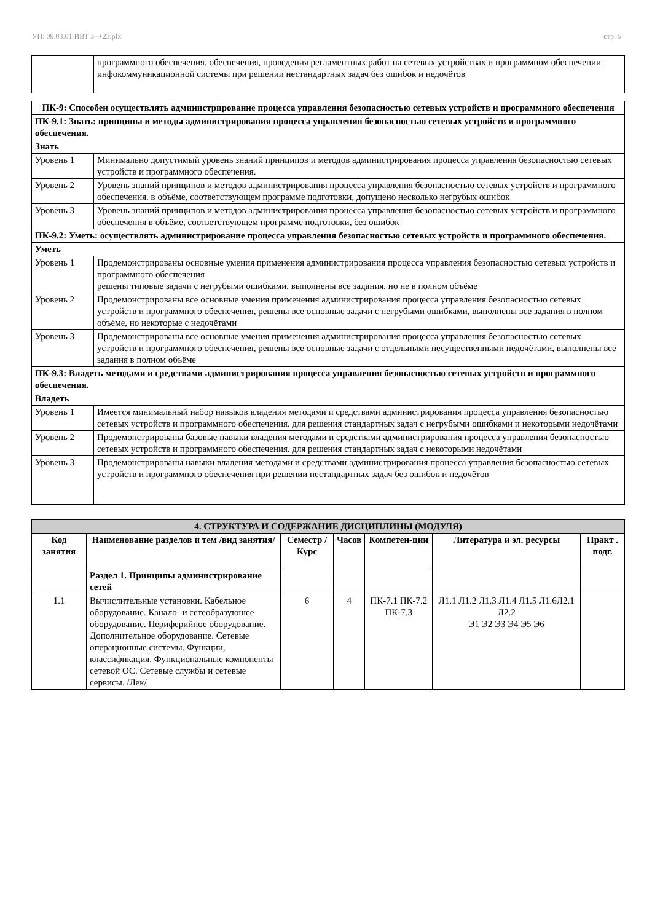УП: 09.03.01 ИВТ 3++23.plx стр. 5
| | программного обеспечения, обеспечения, проведения регламентных работ на сетевых устройствах и программном обеспечении инфокоммуникационной системы при решении нестандартных задач без ошибок и недочётов |
| ПК-9: Способен осуществлять администрирование процесса управления безопасностью сетевых устройств и программного обеспечения | |
| ПК-9.1: Знать: принципы и методы администрирования процесса управления безопасностью сетевых устройств и программного обеспечения. | |
| Знать | |
| Уровень 1 | Минимально допустимый уровень знаний принципов и методов администрирования процесса управления безопасностью сетевых устройств и программного обеспечения. |
| Уровень 2 | Уровень знаний принципов и методов администрирования процесса управления безопасностью сетевых устройств и программного обеспечения. в объёме, соответствующем программе подготовки, допущено несколько негрубых ошибок |
| Уровень 3 | Уровень знаний принципов и методов администрирования процесса управления безопасностью сетевых устройств и программного обеспечения в объёме, соответствующем программе подготовки, без ошибок |
| ПК-9.2: Уметь: осуществлять администрирование процесса управления безопасностью сетевых устройств и программного обеспечения. | |
| Уметь | |
| Уровень 1 | Продемонстрированы основные умения применения администрирования процесса управления безопасностью сетевых устройств и программного обеспечения решены типовые задачи с негрубыми ошибками, выполнены все задания, но не в полном объёме |
| Уровень 2 | Продемонстрированы все основные умения применения администрирования процесса управления безопасностью сетевых устройств и программного обеспечения, решены все основные задачи с негрубыми ошибками, выполнены все задания в полном объёме, но некоторые с недочётами |
| Уровень 3 | Продемонстрированы все основные умения применения администрирования процесса управления безопасностью сетевых устройств и программного обеспечения, решены все основные задачи с отдельными несущественными недочётами, выполнены все задания в полном объёме |
| ПК-9.3: Владеть методами и средствами администрирования процесса управления безопасностью сетевых устройств и программного обеспечения. | |
| Владеть | |
| Уровень 1 | Имеется минимальный набор навыков владения методами и средствами администрирования процесса управления безопасностью сетевых устройств и программного обеспечения. для решения стандартных задач с негрубыми ошибками и некоторыми недочётами |
| Уровень 2 | Продемонстрированы базовые навыки владения методами и средствами администрирования процесса управления безопасностью сетевых устройств и программного обеспечения. для решения стандартных задач с некоторыми недочётами |
| Уровень 3 | Продемонстрированы навыки владения методами и средствами администрирования процесса управления безопасностью сетевых устройств и программного обеспечения при решении нестандартных задач без ошибок и недочётов |
| 4. СТРУКТУРА И СОДЕРЖАНИЕ ДИСЦИПЛИНЫ (МОДУЛЯ) | | | | | | |
| Код занятия | Наименование разделов и тем /вид занятия/ | Семестр / Курс | Часов | Компетен-ции | Литература и эл. ресурсы | Практ . подг. |
| | Раздел 1. Принципы администрирование сетей | | | | | |
| 1.1 | Вычислительные установки. Кабельное оборудование. Канало- и сетеобразуюшее оборудование. Периферийное оборудование. Дополнительное оборудование. Сетевые операционные системы. Функции, классификация. Функциональные компоненты сетевой ОС. Сетевые службы и сетевые сервисы. /Лек/ | 6 | 4 | ПК-7.1 ПК-7.2 ПК-7.3 | Л1.1 Л1.2 Л1.3 Л1.4 Л1.5 Л1.6Л2.1 Л2.2 Э1 Э2 Э3 Э4 Э5 Э6 | |